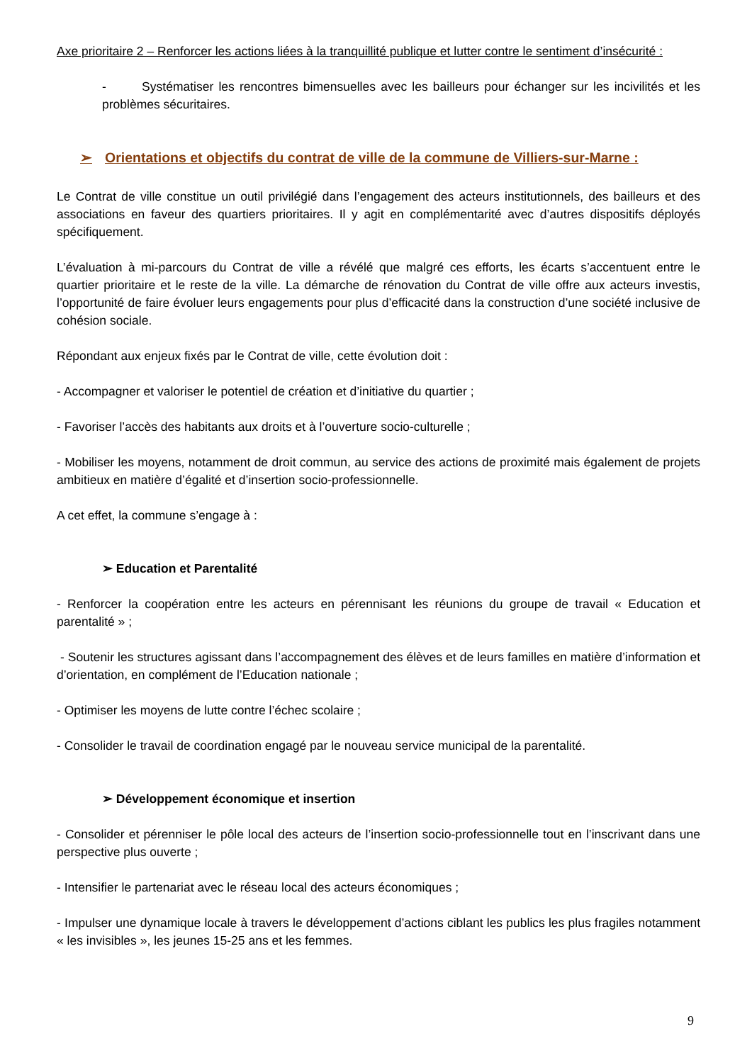Axe prioritaire 2 – Renforcer les actions liées à la tranquillité publique et lutter contre le sentiment d’insécurité :
- Systématiser les rencontres bimensuelles avec les bailleurs pour échanger sur les incivilités et les problèmes sécuritaires.
➢ Orientations et objectifs du contrat de ville de la commune de Villiers-sur-Marne :
Le Contrat de ville constitue un outil privilégié dans l’engagement des acteurs institutionnels, des bailleurs et des associations en faveur des quartiers prioritaires. Il y agit en complémentarité avec d’autres dispositifs déployés spécifiquement.
L’évaluation à mi-parcours du Contrat de ville a révélé que malgré ces efforts, les écarts s’accentuent entre le quartier prioritaire et le reste de la ville. La démarche de rénovation du Contrat de ville offre aux acteurs investis, l’opportunité de faire évoluer leurs engagements pour plus d’efficacité dans la construction d’une société inclusive de cohésion sociale.
Répondant aux enjeux fixés par le Contrat de ville, cette évolution doit :
- Accompagner et valoriser le potentiel de création et d’initiative du quartier ;
- Favoriser l’accès des habitants aux droits et à l’ouverture socio-culturelle ;
- Mobiliser les moyens, notamment de droit commun, au service des actions de proximité mais également de projets ambitieux en matière d’égalité et d’insertion socio-professionnelle.
A cet effet, la commune s’engage à :
➢ Education et Parentalité
- Renforcer la coopération entre les acteurs en pérennisant les réunions du groupe de travail « Education et parentalité » ;
- Soutenir les structures agissant dans l’accompagnement des élèves et de leurs familles en matière d’information et d’orientation, en complément de l’Education nationale ;
- Optimiser les moyens de lutte contre l’échec scolaire ;
- Consolider le travail de coordination engagé par le nouveau service municipal de la parentalité.
➢ Développement économique et insertion
- Consolider et pérenniser le pôle local des acteurs de l’insertion socio-professionnelle tout en l’inscrivant dans une perspective plus ouverte ;
- Intensifier le partenariat avec le réseau local des acteurs économiques ;
- Impulser une dynamique locale à travers le développement d’actions ciblant les publics les plus fragiles notamment « les invisibles », les jeunes 15-25 ans et les femmes.
9